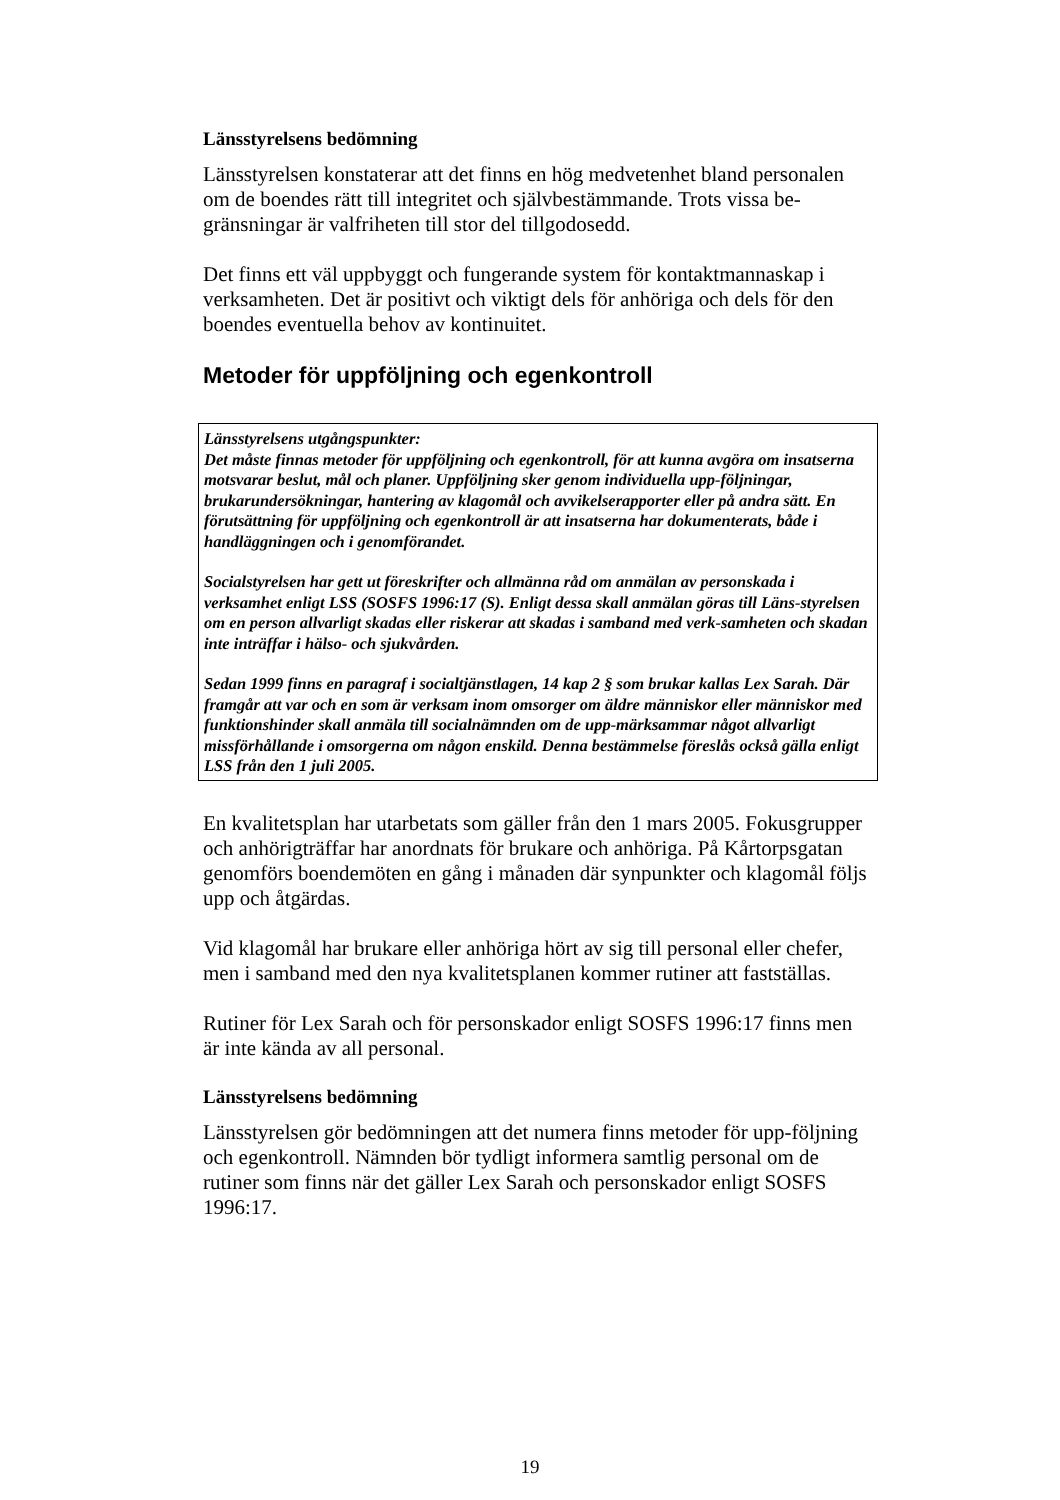Länsstyrelsens bedömning
Länsstyrelsen konstaterar att det finns en hög medvetenhet bland personalen om de boendes rätt till integritet och självbestämmande. Trots vissa be-gränsningar är valfriheten till stor del tillgodosedd.
Det finns ett väl uppbyggt och fungerande system för kontaktmannaskap i verksamheten. Det är positivt och viktigt dels för anhöriga och dels för den boendes eventuella behov av kontinuitet.
Metoder för uppföljning och egenkontroll
Länsstyrelsens utgångspunkter:
Det måste finnas metoder för uppföljning och egenkontroll, för att kunna avgöra om insatserna motsvarar beslut, mål och planer. Uppföljning sker genom individuella upp-följningar, brukarundersökningar, hantering av klagomål och avvikelserapporter eller på andra sätt. En förutsättning för uppföljning och egenkontroll är att insatserna har dokumenterats, både i handläggningen och i genomförandet.
Socialstyrelsen har gett ut föreskrifter och allmänna råd om anmälan av personskada i verksamhet enligt LSS (SOSFS 1996:17 (S). Enligt dessa skall anmälan göras till Läns-styrelsen om en person allvarligt skadas eller riskerar att skadas i samband med verk-samheten och skadan inte inträffar i hälso- och sjukvården.
Sedan 1999 finns en paragraf i socialtjänstlagen, 14 kap 2 § som brukar kallas Lex Sarah. Där framgår att var och en som är verksam inom omsorger om äldre människor eller människor med funktionshinder skall anmäla till socialnämnden om de upp-märksammar något allvarligt missförhållande i omsorgerna om någon enskild. Denna bestämmelse föreslås också gälla enligt LSS från den 1 juli 2005.
En kvalitetsplan har utarbetats som gäller från den 1 mars 2005. Fokusgrupper och anhörigträffar har anordnats för brukare och anhöriga. På Kårtorpsgatan genomförs boendemöten en gång i månaden där synpunkter och klagomål följs upp och åtgärdas.
Vid klagomål har brukare eller anhöriga hört av sig till personal eller chefer, men i samband med den nya kvalitetsplanen kommer rutiner att fastställas.
Rutiner för Lex Sarah och för personskador enligt SOSFS 1996:17 finns men är inte kända av all personal.
Länsstyrelsens bedömning
Länsstyrelsen gör bedömningen att det numera finns metoder för upp-följning och egenkontroll. Nämnden bör tydligt informera samtlig personal om de rutiner som finns när det gäller Lex Sarah och personskador enligt SOSFS 1996:17.
19